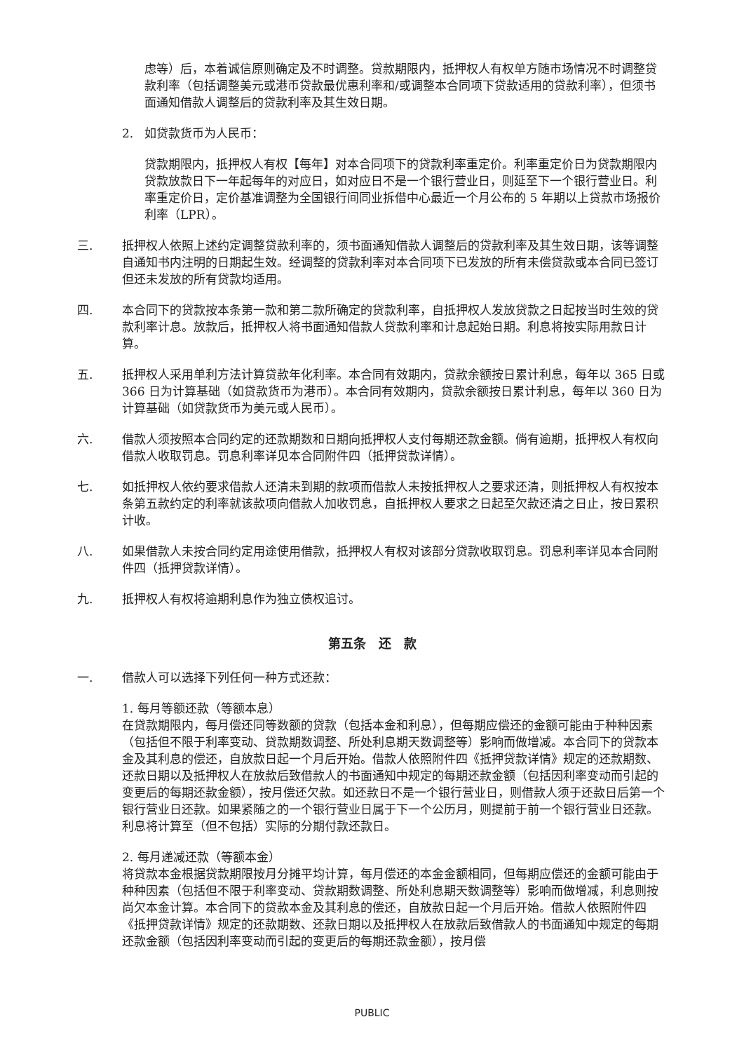虑等）后，本着诚信原则确定及不时调整。贷款期限内，抵押权人有权单方随市场情况不时调整贷款利率（包括调整美元或港币贷款最优惠利率和/或调整本合同项下贷款适用的贷款利率），但须书面通知借款人调整后的贷款利率及其生效日期。
2. 如贷款货币为人民币：
贷款期限内，抵押权人有权【每年】对本合同项下的贷款利率重定价。利率重定价日为贷款期限内贷款放款日下一年起每年的对应日，如对应日不是一个银行营业日，则延至下一个银行营业日。利率重定价日，定价基准调整为全国银行间同业拆借中心最近一个月公布的 5 年期以上贷款市场报价利率（LPR）。
三. 抵押权人依照上述约定调整贷款利率的，须书面通知借款人调整后的贷款利率及其生效日期，该等调整自通知书内注明的日期起生效。经调整的贷款利率对本合同项下已发放的所有未偿贷款或本合同已签订但还未发放的所有贷款均适用。
四. 本合同下的贷款按本条第一款和第二款所确定的贷款利率，自抵押权人发放贷款之日起按当时生效的贷款利率计息。放款后，抵押权人将书面通知借款人贷款利率和计息起始日期。利息将按实际用款日计算。
五. 抵押权人采用单利方法计算贷款年化利率。本合同有效期内，贷款余额按日累计利息，每年以 365 日或 366 日为计算基础（如贷款货币为港币）。本合同有效期内，贷款余额按日累计利息，每年以 360 日为计算基础（如贷款货币为美元或人民币）。
六. 借款人须按照本合同约定的还款期数和日期向抵押权人支付每期还款金额。倘有逾期，抵押权人有权向借款人收取罚息。罚息利率详见本合同附件四（抵押贷款详情）。
七. 如抵押权人依约要求借款人还清未到期的款项而借款人未按抵押权人之要求还清，则抵押权人有权按本条第五款约定的利率就该款项向借款人加收罚息，自抵押权人要求之日起至欠款还清之日止，按日累积计收。
八. 如果借款人未按合同约定用途使用借款，抵押权人有权对该部分贷款收取罚息。罚息利率详见本合同附件四（抵押贷款详情）。
九. 抵押权人有权将逾期利息作为独立债权追讨。
第五条　还　款
一. 借款人可以选择下列任何一种方式还款：
1. 每月等额还款（等额本息）
在贷款期限内，每月偿还同等数额的贷款（包括本金和利息），但每期应偿还的金额可能由于种种因素（包括但不限于利率变动、贷款期数调整、所处利息期天数调整等）影响而做增减。本合同下的贷款本金及其利息的偿还，自放款日起一个月后开始。借款人依照附件四《抵押贷款详情》规定的还款期数、还款日期以及抵押权人在放款后致借款人的书面通知中规定的每期还款金额（包括因利率变动而引起的变更后的每期还款金额），按月偿还欠款。如还款日不是一个银行营业日，则借款人须于还款日后第一个银行营业日还款。如果紧随之的一个银行营业日属于下一个公历月，则提前于前一个银行营业日还款。利息将计算至（但不包括）实际的分期付款还款日。
2. 每月递减还款（等额本金）
将贷款本金根据贷款期限按月分摊平均计算，每月偿还的本金金额相同，但每期应偿还的金额可能由于种种因素（包括但不限于利率变动、贷款期数调整、所处利息期天数调整等）影响而做增减，利息则按尚欠本金计算。本合同下的贷款本金及其利息的偿还，自放款日起一个月后开始。借款人依照附件四《抵押贷款详情》规定的还款期数、还款日期以及抵押权人在放款后致借款人的书面通知中规定的每期还款金额（包括因利率变动而引起的变更后的每期还款金额），按月偿
PUBLIC